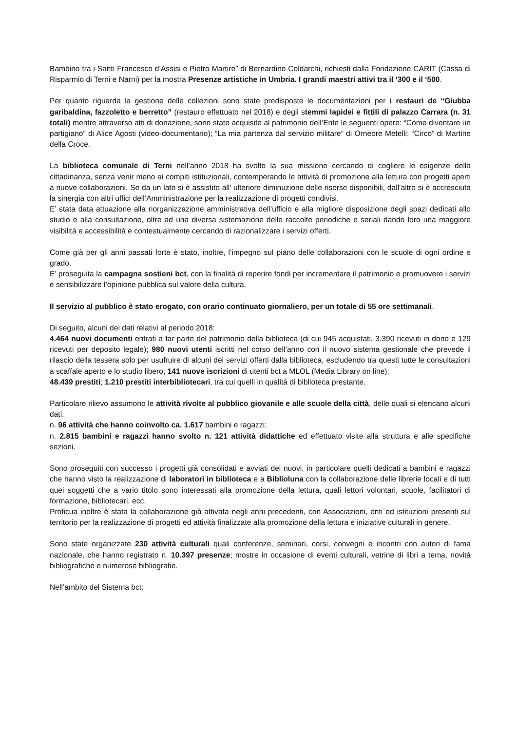Bambino tra i Santi Francesco d’Assisi e Pietro Martire” di Bernardino Coldarchi, richiesti dalla Fondazione CARIT (Cassa di Risparmio di Terni e Narni) per la mostra Presenze artistiche in Umbria. I grandi maestri attivi tra il ‘300 e il ‘500.
Per quanto riguarda la gestione delle collezioni sono state predisposte le documentazioni per i restauri de “Giubba garibaldina, fazzoletto e berretto” (restauro effettuato nel 2018) e degli stemmi lapidei e fittili di palazzo Carrara (n. 31 totali) mentre attraverso atti di donazione, sono state acquisite al patrimonio dell’Ente le seguenti opere: “Come diventare un partigiano” di Alice Agosti (video-documentario); “La mia partenza dal servizio militare” di Orneore Metelli; “Circo” di Martine della Croce.
La biblioteca comunale di Terni nell’anno 2018 ha svolto la sua missione cercando di cogliere le esigenze della cittadinanza, senza venir meno ai compiti istituzionali, contemperando le attività di promozione alla lettura con progetti aperti a nuove collaborazioni. Se da un lato si è assistito all’ ulteriore diminuzione delle risorse disponibili, dall’altro si è accresciuta la sinergia con altri uffici dell’Amministrazione per la realizzazione di progetti condivisi.
E’ stata data attuazione alla riorganizzazione amministrativa dell’ufficio e alla migliore disposizione degli spazi dedicati allo studio e alla consultazione, oltre ad una diversa sistemazione delle raccolte periodiche e seriali dando loro una maggiore visibilità e accessibilità e contestualmente cercando di razionalizzare i servizi offerti.
Come già per gli anni passati forte è stato, inoltre, l’impegno sul piano delle collaborazioni con le scuole di ogni ordine e grado.
E’ proseguita la campagna sostieni bct, con la finalità di reperire fondi per incrementare il patrimonio e promuovere i servizi e sensibilizzare l’opinione pubblica sul valore della cultura.
Il servizio al pubblico è stato erogato, con orario continuato giornaliero, per un totale di 55 ore settimanali.
Di seguito, alcuni dei dati relativi al periodo 2018:
4.464 nuovi documenti entrati a far parte del patrimonio della biblioteca (di cui 945 acquistati, 3.390 ricevuti in dono e 129 ricevuti per deposito legale); 980 nuovi utenti iscritti nel corso dell’anno con il nuovo sistema gestionale che prevede il rilascio della tessera solo per usufruire di alcuni dei servizi offerti dalla biblioteca, escludendo tra questi tutte le consultazioni a scaffale aperto e lo studio libero; 141 nuove iscrizioni di utenti bct a MLOL (Media Library on line);
48.439 prestiti; 1.210 prestiti interbibliotecari, tra cui quelli in qualità di biblioteca prestante.
Particolare rilievo assumono le attività rivolte al pubblico giovanile e alle scuole della città, delle quali si elencano alcuni dati:
n. 96 attività che hanno coinvolto ca. 1.617 bambini e ragazzi;
n. 2.815 bambini e ragazzi hanno svolto n. 121 attività didattiche ed effettuato visite alla struttura e alle specifiche sezioni.
Sono proseguiti con successo i progetti già consolidati e avviati dei nuovi, in particolare quelli dedicati a bambini e ragazzi che hanno visto la realizzazione di laboratori in biblioteca e a Biblioluna con la collaborazione delle librerie locali e di tutti quei soggetti che a vario titolo sono interessati alla promozione della lettura, quali lettori volontari, scuole, facilitatori di formazione, bibliotecari, ecc.
Proficua inoltre è stata la collaborazione già attivata negli anni precedenti, con Associazioni, enti ed istituzioni presenti sul territorio per la realizzazione di progetti ed attività finalizzate alla promozione della lettura e iniziative culturali in genere.
Sono state organizzate 230 attività culturali quali conferenze, seminari, corsi, convegni e incontri con autori di fama nazionale, che hanno registrato n. 10.397 presenze; mostre in occasione di eventi culturali, vetrine di libri a tema, novità bibliografiche e numerose bibliografie.
Nell’ambito del Sistema bct: